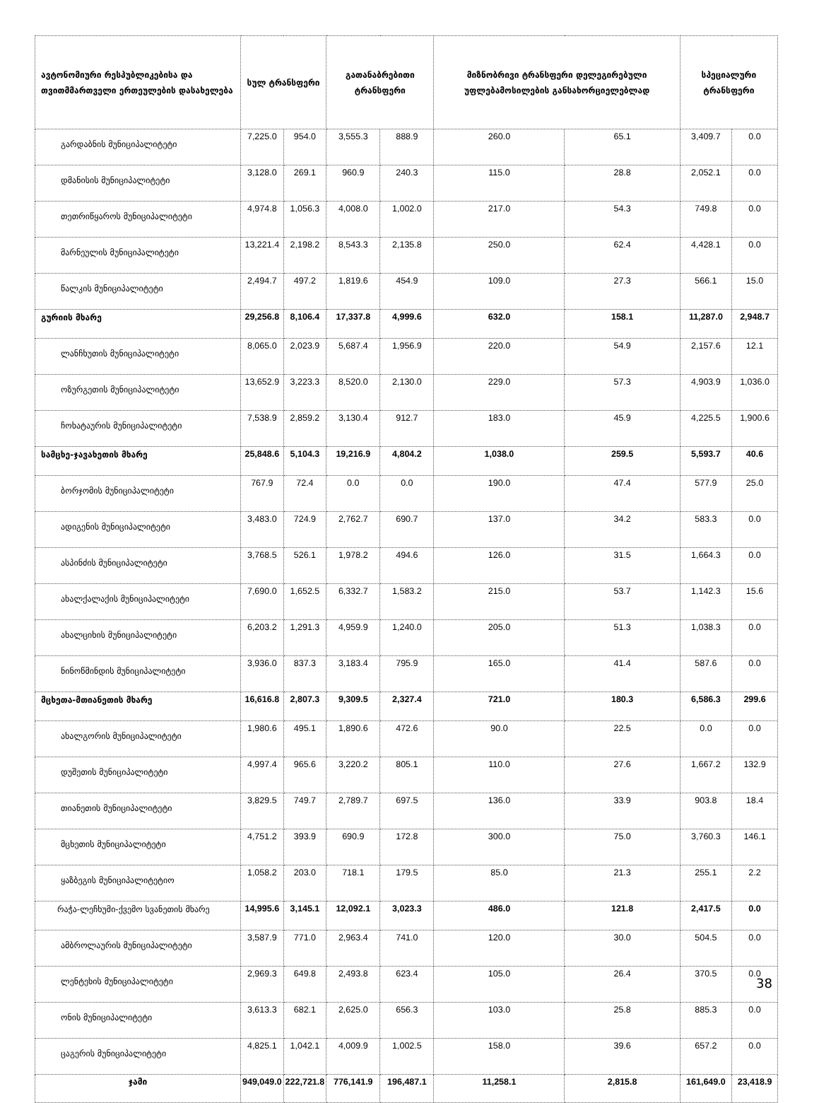| ავტონომიური რესპუბლიკებისა და თვითმმართველი ერთეულების დასახელება | სულ ტრანსფერი | | გათანაბრებითი ტრანსფერი | | მიზნობრივი ტრანსფერი დელეგირებული უფლებამოსილების განსახორციელებლად | | სპეციალური ტრანსფერი | |
| --- | --- | --- | --- | --- | --- | --- | --- | --- |
| გარდაბნის მუნიციპალიტეტი | 7,225.0 | 954.0 | 3,555.3 | 888.9 | 260.0 | 65.1 | 3,409.7 | 0.0 |
| დმანისის მუნიციპალიტეტი | 3,128.0 | 269.1 | 960.9 | 240.3 | 115.0 | 28.8 | 2,052.1 | 0.0 |
| თეთრიწყაროს მუნიციპალიტეტი | 4,974.8 | 1,056.3 | 4,008.0 | 1,002.0 | 217.0 | 54.3 | 749.8 | 0.0 |
| მარნეულის მუნიციპალიტეტი | 13,221.4 | 2,198.2 | 8,543.3 | 2,135.8 | 250.0 | 62.4 | 4,428.1 | 0.0 |
| წალკის მუნიციპალიტეტი | 2,494.7 | 497.2 | 1,819.6 | 454.9 | 109.0 | 27.3 | 566.1 | 15.0 |
| გურიის მხარე | 29,256.8 | 8,106.4 | 17,337.8 | 4,999.6 | 632.0 | 158.1 | 11,287.0 | 2,948.7 |
| ლანჩხუთის მუნიციპალიტეტი | 8,065.0 | 2,023.9 | 5,687.4 | 1,956.9 | 220.0 | 54.9 | 2,157.6 | 12.1 |
| ოზურგეთის მუნიციპალიტეტი | 13,652.9 | 3,223.3 | 8,520.0 | 2,130.0 | 229.0 | 57.3 | 4,903.9 | 1,036.0 |
| ჩოხატაურის მუნიციპალიტეტი | 7,538.9 | 2,859.2 | 3,130.4 | 912.7 | 183.0 | 45.9 | 4,225.5 | 1,900.6 |
| სამცხე-ჯავახეთის მხარე | 25,848.6 | 5,104.3 | 19,216.9 | 4,804.2 | 1,038.0 | 259.5 | 5,593.7 | 40.6 |
| ბორჯომის მუნიციპალიტეტი | 767.9 | 72.4 | 0.0 | 0.0 | 190.0 | 47.4 | 577.9 | 25.0 |
| ადიგენის მუნიციპალიტეტი | 3,483.0 | 724.9 | 2,762.7 | 690.7 | 137.0 | 34.2 | 583.3 | 0.0 |
| ასპინძის მუნიციპალიტეტი | 3,768.5 | 526.1 | 1,978.2 | 494.6 | 126.0 | 31.5 | 1,664.3 | 0.0 |
| ახალქალაქის მუნიციპალიტეტი | 7,690.0 | 1,652.5 | 6,332.7 | 1,583.2 | 215.0 | 53.7 | 1,142.3 | 15.6 |
| ახალციხის მუნიციპალიტეტი | 6,203.2 | 1,291.3 | 4,959.9 | 1,240.0 | 205.0 | 51.3 | 1,038.3 | 0.0 |
| ნინოწმინდის მუნიციპალიტეტი | 3,936.0 | 837.3 | 3,183.4 | 795.9 | 165.0 | 41.4 | 587.6 | 0.0 |
| მცხეთა-მთიანეთის მხარე | 16,616.8 | 2,807.3 | 9,309.5 | 2,327.4 | 721.0 | 180.3 | 6,586.3 | 299.6 |
| ახალგორის მუნიციპალიტეტი | 1,980.6 | 495.1 | 1,890.6 | 472.6 | 90.0 | 22.5 | 0.0 | 0.0 |
| დუშეთის მუნიციპალიტეტი | 4,997.4 | 965.6 | 3,220.2 | 805.1 | 110.0 | 27.6 | 1,667.2 | 132.9 |
| თიანეთის მუნიციპალიტეტი | 3,829.5 | 749.7 | 2,789.7 | 697.5 | 136.0 | 33.9 | 903.8 | 18.4 |
| მცხეთის მუნიციპალიტეტი | 4,751.2 | 393.9 | 690.9 | 172.8 | 300.0 | 75.0 | 3,760.3 | 146.1 |
| ყაზბეგის მუნიციპალიტეტიო | 1,058.2 | 203.0 | 718.1 | 179.5 | 85.0 | 21.3 | 255.1 | 2.2 |
| რაჭა-ლეჩხუმი-ქვემო სვანეთის მხარე | 14,995.6 | 3,145.1 | 12,092.1 | 3,023.3 | 486.0 | 121.8 | 2,417.5 | 0.0 |
| ამბროლაურის მუნიციპალიტეტი | 3,587.9 | 771.0 | 2,963.4 | 741.0 | 120.0 | 30.0 | 504.5 | 0.0 |
| ლენტეხის მუნიციპალიტეტი | 2,969.3 | 649.8 | 2,493.8 | 623.4 | 105.0 | 26.4 | 370.5 | 0.0 |
| ონის მუნიციპალიტეტი | 3,613.3 | 682.1 | 2,625.0 | 656.3 | 103.0 | 25.8 | 885.3 | 0.0 |
| ცაგერის მუნიციპალიტეტი | 4,825.1 | 1,042.1 | 4,009.9 | 1,002.5 | 158.0 | 39.6 | 657.2 | 0.0 |
| ჯამი | 949,049.0 | 222,721.8 | 776,141.9 | 196,487.1 | 11,258.1 | 2,815.8 | 161,649.0 | 23,418.9 |
38